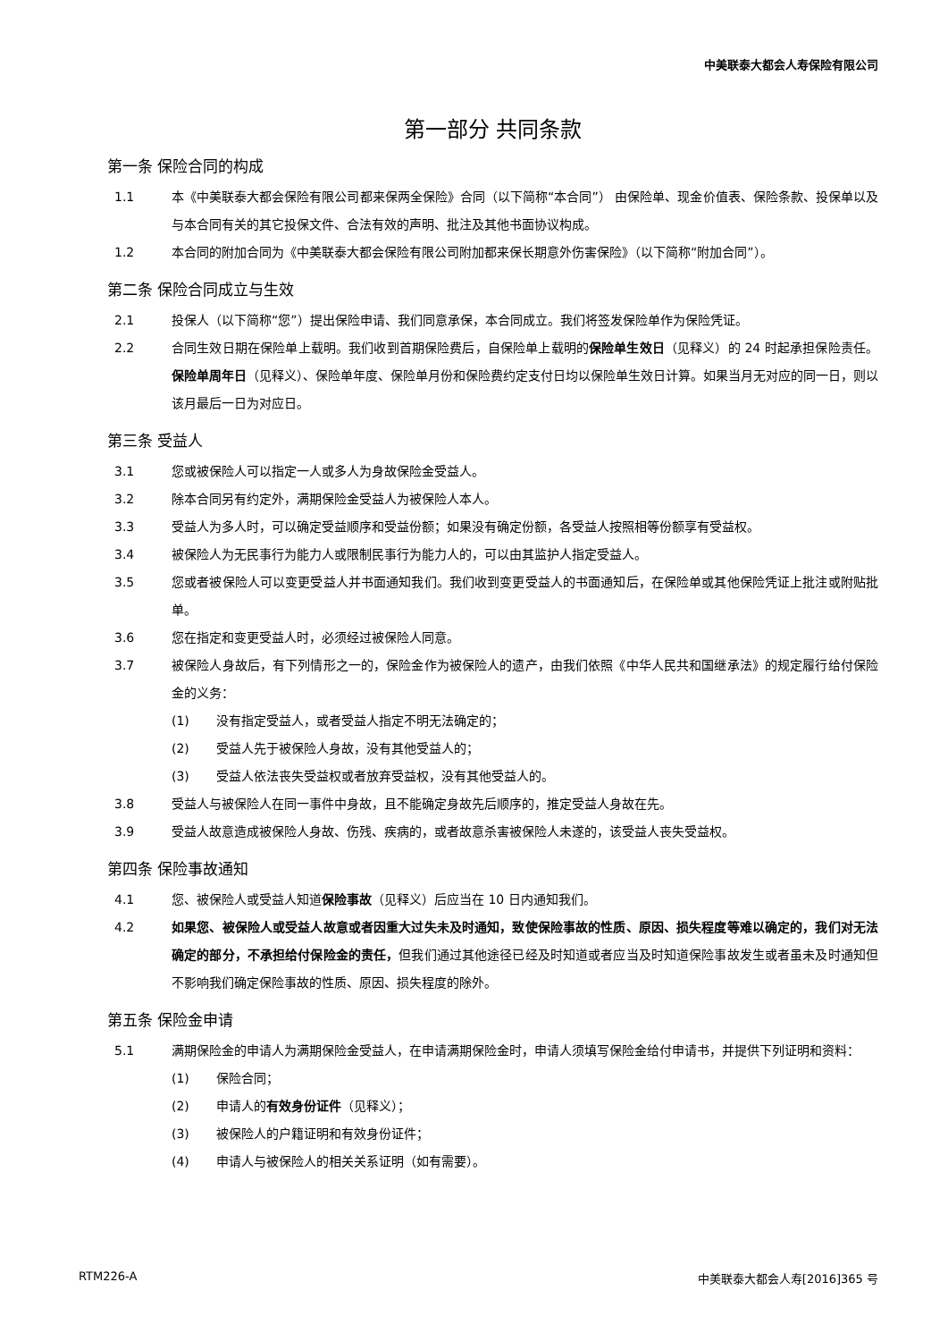中美联泰大都会人寿保险有限公司
第一部分 共同条款
第一条 保险合同的构成
1.1 本《中美联泰大都会保险有限公司都来保两全保险》合同（以下简称“本合同”） 由保险单、现金价值表、保险条款、投保单以及与本合同有关的其它投保文件、合法有效的声明、批注及其他书面协议构成。
1.2 本合同的附加合同为《中美联泰大都会保险有限公司附加都来保长期意外伤害保险》（以下简称“附加合同”）。
第二条 保险合同成立与生效
2.1 投保人（以下简称“您”）提出保险申请、我们同意承保，本合同成立。我们将签发保险单作为保险凭证。
2.2 合同生效日期在保险单上载明。我们收到首期保险费后，自保险单上载明的保险单生效日（见释义）的 24 时起承担保险责任。保险单周年日（见释义）、保险单年度、保险单月份和保险费约定支付日均以保险单生效日计算。如果当月无对应的同一日，则以该月最后一日为对应日。
第三条 受益人
3.1 您或被保险人可以指定一人或多人为身故保险金受益人。
3.2 除本合同另有约定外，满期保险金受益人为被保险人本人。
3.3 受益人为多人时，可以确定受益顺序和受益份额；如果没有确定份额，各受益人按照相等份额享有受益权。
3.4 被保险人为无民事行为能力人或限制民事行为能力人的，可以由其监护人指定受益人。
3.5 您或者被保险人可以变更受益人并书面通知我们。我们收到变更受益人的书面通知后，在保险单或其他保险凭证上批注或附贴批单。
3.6 您在指定和变更受益人时，必须经过被保险人同意。
3.7 被保险人身故后，有下列情形之一的，保险金作为被保险人的遗产，由我们依照《中华人民共和国继承法》的规定履行给付保险金的义务：
(1) 没有指定受益人，或者受益人指定不明无法确定的；
(2) 受益人先于被保险人身故，没有其他受益人的；
(3) 受益人依法丧失受益权或者放弃受益权，没有其他受益人的。
3.8 受益人与被保险人在同一事件中身故，且不能确定身故先后顺序的，推定受益人身故在先。
3.9 受益人故意造成被保险人身故、伤残、疾病的，或者故意杀害被保险人未遂的，该受益人丧失受益权。
第四条 保险事故通知
4.1 您、被保险人或受益人知道保险事故（见释义）后应当在 10 日内通知我们。
4.2 如果您、被保险人或受益人故意或者因重大过失未及时通知，致使保险事故的性质、原因、损失程度等难以确定的，我们对无法确定的部分，不承担给付保险金的责任，但我们通过其他途径已经及时知道或者应当及时知道保险事故发生或者虽未及时通知但不影响我们确定保险事故的性质、原因、损失程度的除外。
第五条 保险金申请
5.1 满期保险金的申请人为满期保险金受益人，在申请满期保险金时，申请人须填写保险金给付申请书，并提供下列证明和资料：
(1) 保险合同；
(2) 申请人的有效身份证件（见释义）；
(3) 被保险人的户籍证明和有效身份证件；
(4) 申请人与被保险人的相关关系证明（如有需要）。
RTM226-A 中美联泰大都会人寿[2016]365 号